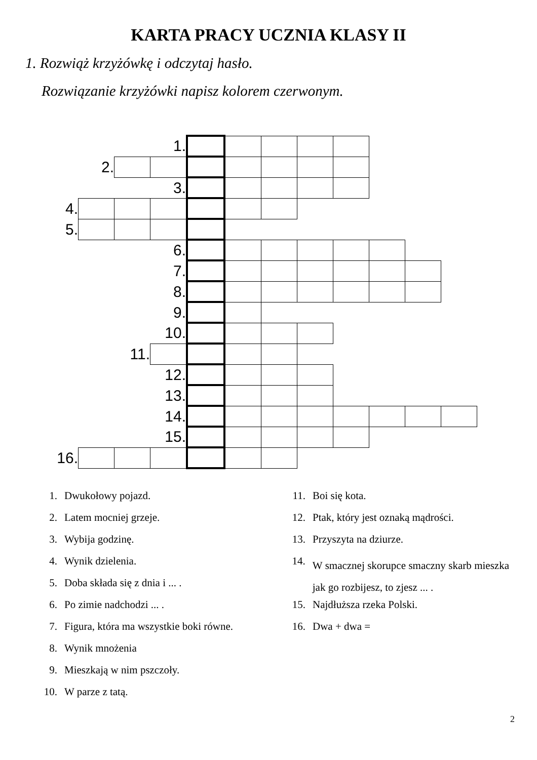KARTA PRACY UCZNIA KLASY II
1. Rozwiąż krzyżówkę i odczytaj hasło.
Rozwiązanie krzyżówki napisz kolorem czerwonym.
| | | | 1. | | | | | | | | |
| | 2. | | | | | | | | | | |
| | | | 3. | | | | | | | | |
| 4. | | | | | | | | | | | |
| 5. | | | | | | | | | | | |
| | | | 6. | | | | | | | | |
| | | | 7. | | | | | | | | |
| | | | 8. | | | | | | | | |
| | | | 9. | | | | | | | | |
| | | | 10. | | | | | | | | |
| | | 11. | | | | | | | | | |
| | | | 12. | | | | | | | | |
| | | | 13. | | | | | | | | |
| | | | 14. | | | | | | | | |
| | | | 15. | | | | | | | | |
| 16. | | | | | | | | | | | |
1. Dwukołowy pojazd.
2. Latem mocniej grzeje.
3. Wybija godzinę.
4. Wynik dzielenia.
5. Doba składa się z dnia i ... .
6. Po zimie nadchodzi ... .
7. Figura, która ma wszystkie boki równe.
8. Wynik mnożenia
9. Mieszkają w nim pszczoły.
10. W parze z tatą.
11. Boi się kota.
12. Ptak, który jest oznaką mądrości.
13. Przyszyta na dziurze.
14. W smacznej skorupce smaczny skarb mieszka jak go rozbijesz, to zjesz ... .
15. Najdłuższa rzeka Polski.
16. Dwa + dwa =
2